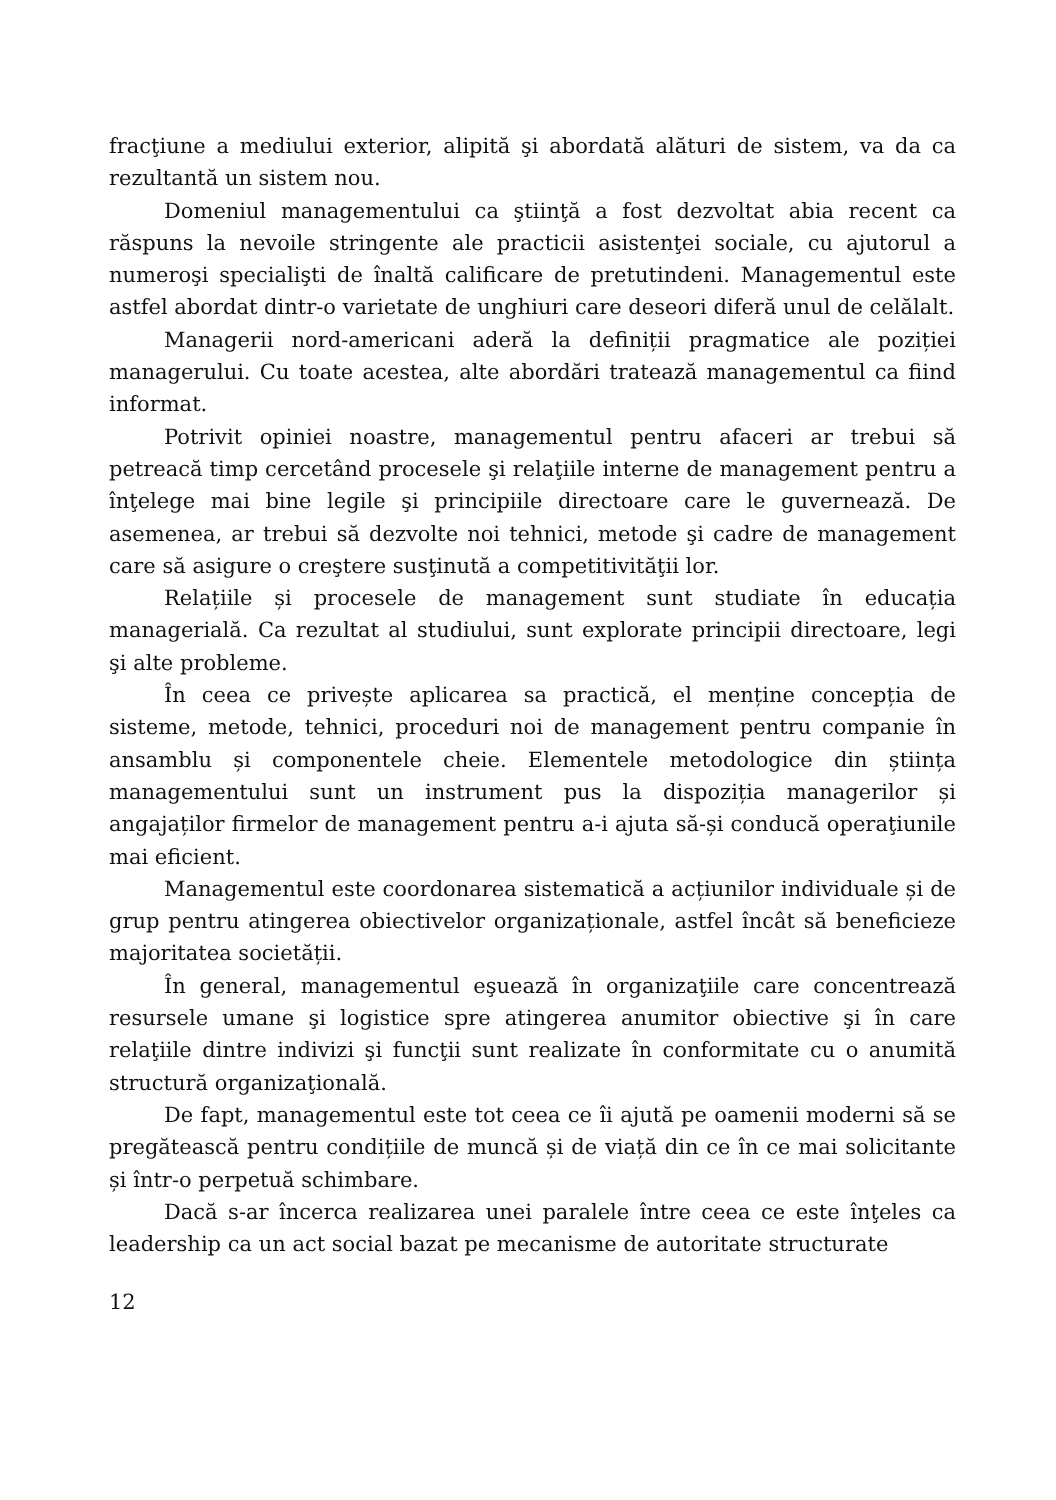fracţiune a mediului exterior, alipită şi abordată alături de sistem, va da ca rezultantă un sistem nou.
Domeniul managementului ca ştiinţă a fost dezvoltat abia recent ca răspuns la nevoile stringente ale practicii asistenţei sociale, cu ajutorul a numeroşi specialişti de înaltă calificare de pretutindeni. Managementul este astfel abordat dintr-o varietate de unghiuri care deseori diferă unul de celălalt.
Managerii nord-americani aderă la definiții pragmatice ale poziției managerului. Cu toate acestea, alte abordări tratează managementul ca fiind informat.
Potrivit opiniei noastre, managementul pentru afaceri ar trebui să petreacă timp cercetând procesele şi relaţiile interne de management pentru a înţelege mai bine legile şi principiile directoare care le guvernează. De asemenea, ar trebui să dezvolte noi tehnici, metode şi cadre de management care să asigure o creştere susţinută a competitivităţii lor.
Relațiile și procesele de management sunt studiate în educația managerială. Ca rezultat al studiului, sunt explorate principii directoare, legi şi alte probleme.
În ceea ce privește aplicarea sa practică, el menține concepția de sisteme, metode, tehnici, proceduri noi de management pentru companie în ansamblu și componentele cheie. Elementele metodologice din știința managementului sunt un instrument pus la dispoziția managerilor și angajaților firmelor de management pentru a-i ajuta să-și conducă operaţiunile mai eficient.
Managementul este coordonarea sistematică a acțiunilor individuale și de grup pentru atingerea obiectivelor organizaționale, astfel încât să beneficieze majoritatea societății.
În general, managementul eşuează în organizaţiile care concentrează resursele umane şi logistice spre atingerea anumitor obiective şi în care relaţiile dintre indivizi şi funcţii sunt realizate în conformitate cu o anumită structură organizaţională.
De fapt, managementul este tot ceea ce îi ajută pe oamenii moderni să se pregătească pentru condițiile de muncă și de viață din ce în ce mai solicitante și într-o perpetuă schimbare.
Dacă s-ar încerca realizarea unei paralele între ceea ce este înţeles ca leadership ca un act social bazat pe mecanisme de autoritate structurate
12